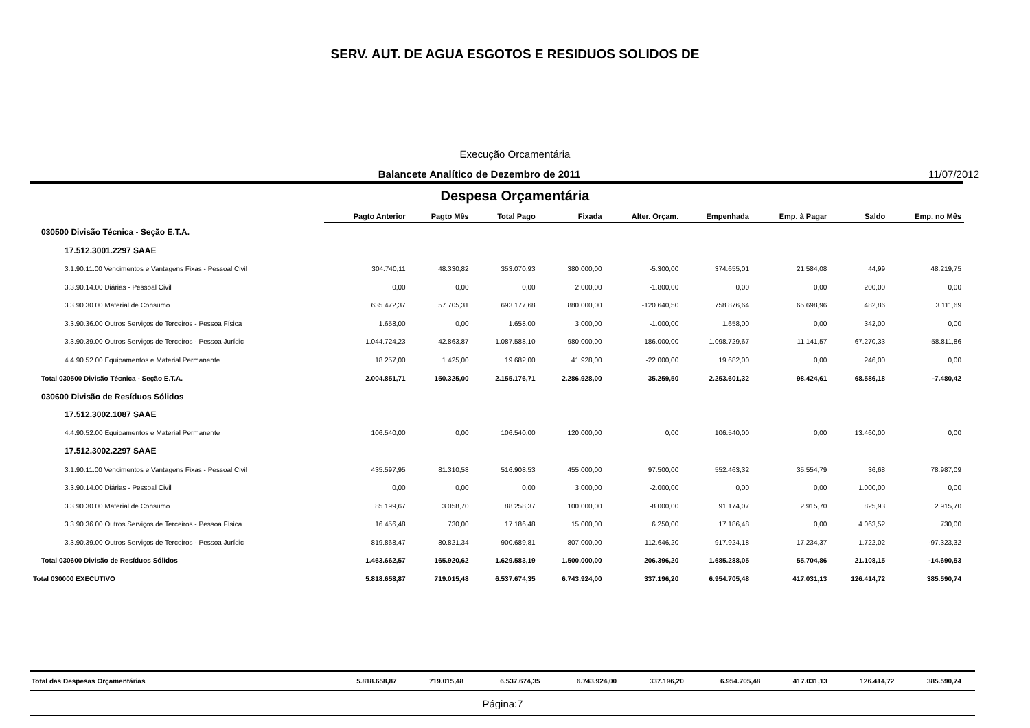SERV. AUT. DE AGUA ESGOTOS E RESIDUOS SOLIDOS DE
Execução Orcamentária
Balancete Analítico de Dezembro de 2011
11/07/2012
Despesa Orçamentária
| | Pagto Anterior | Pagto Mês | Total Pago | Fixada | Alter. Orçam. | Empenhada | Emp. à Pagar | Saldo | Emp. no Mês |
| --- | --- | --- | --- | --- | --- | --- | --- | --- | --- |
| 030500 Divisão Técnica - Seção E.T.A. | | | | | | | | | |
| 17.512.3001.2297 SAAE | | | | | | | | | |
| 3.1.90.11.00 Vencimentos e Vantagens Fixas - Pessoal Civil | 304.740,11 | 48.330,82 | 353.070,93 | 380.000,00 | -5.300,00 | 374.655,01 | 21.584,08 | 44,99 | 48.219,75 |
| 3.3.90.14.00 Diárias - Pessoal Civil | 0,00 | 0,00 | 0,00 | 2.000,00 | -1.800,00 | 0,00 | 0,00 | 200,00 | 0,00 |
| 3.3.90.30.00 Material de Consumo | 635.472,37 | 57.705,31 | 693.177,68 | 880.000,00 | -120.640,50 | 758.876,64 | 65.698,96 | 482,86 | 3.111,69 |
| 3.3.90.36.00 Outros Serviços de Terceiros - Pessoa Física | 1.658,00 | 0,00 | 1.658,00 | 3.000,00 | -1.000,00 | 1.658,00 | 0,00 | 342,00 | 0,00 |
| 3.3.90.39.00 Outros Serviços de Terceiros - Pessoa Jurídic | 1.044.724,23 | 42.863,87 | 1.087.588,10 | 980.000,00 | 186.000,00 | 1.098.729,67 | 11.141,57 | 67.270,33 | -58.811,86 |
| 4.4.90.52.00 Equipamentos e Material Permanente | 18.257,00 | 1.425,00 | 19.682,00 | 41.928,00 | -22.000,00 | 19.682,00 | 0,00 | 246,00 | 0,00 |
| Total 030500 Divisão Técnica - Seção E.T.A. | 2.004.851,71 | 150.325,00 | 2.155.176,71 | 2.286.928,00 | 35.259,50 | 2.253.601,32 | 98.424,61 | 68.586,18 | -7.480,42 |
| 030600 Divisão de Resíduos Sólidos | | | | | | | | | |
| 17.512.3002.1087 SAAE | | | | | | | | | |
| 4.4.90.52.00 Equipamentos e Material Permanente | 106.540,00 | 0,00 | 106.540,00 | 120.000,00 | 0,00 | 106.540,00 | 0,00 | 13.460,00 | 0,00 |
| 17.512.3002.2297 SAAE | | | | | | | | | |
| 3.1.90.11.00 Vencimentos e Vantagens Fixas - Pessoal Civil | 435.597,95 | 81.310,58 | 516.908,53 | 455.000,00 | 97.500,00 | 552.463,32 | 35.554,79 | 36,68 | 78.987,09 |
| 3.3.90.14.00 Diárias - Pessoal Civil | 0,00 | 0,00 | 0,00 | 3.000,00 | -2.000,00 | 0,00 | 0,00 | 1.000,00 | 0,00 |
| 3.3.90.30.00 Material de Consumo | 85.199,67 | 3.058,70 | 88.258,37 | 100.000,00 | -8.000,00 | 91.174,07 | 2.915,70 | 825,93 | 2.915,70 |
| 3.3.90.36.00 Outros Serviços de Terceiros - Pessoa Física | 16.456,48 | 730,00 | 17.186,48 | 15.000,00 | 6.250,00 | 17.186,48 | 0,00 | 4.063,52 | 730,00 |
| 3.3.90.39.00 Outros Serviços de Terceiros - Pessoa Jurídic | 819.868,47 | 80.821,34 | 900.689,81 | 807.000,00 | 112.646,20 | 917.924,18 | 17.234,37 | 1.722,02 | -97.323,32 |
| Total 030600 Divisão de Resíduos Sólidos | 1.463.662,57 | 165.920,62 | 1.629.583,19 | 1.500.000,00 | 206.396,20 | 1.685.288,05 | 55.704,86 | 21.108,15 | -14.690,53 |
| Total 030000 EXECUTIVO | 5.818.658,87 | 719.015,48 | 6.537.674,35 | 6.743.924,00 | 337.196,20 | 6.954.705,48 | 417.031,13 | 126.414,72 | 385.590,74 |
| Total das Despesas Orçamentárias | 5.818.658,87 | 719.015,48 | 6.537.674,35 | 6.743.924,00 | 337.196,20 | 6.954.705,48 | 417.031,13 | 126.414,72 | 385.590,74 |
Página:7